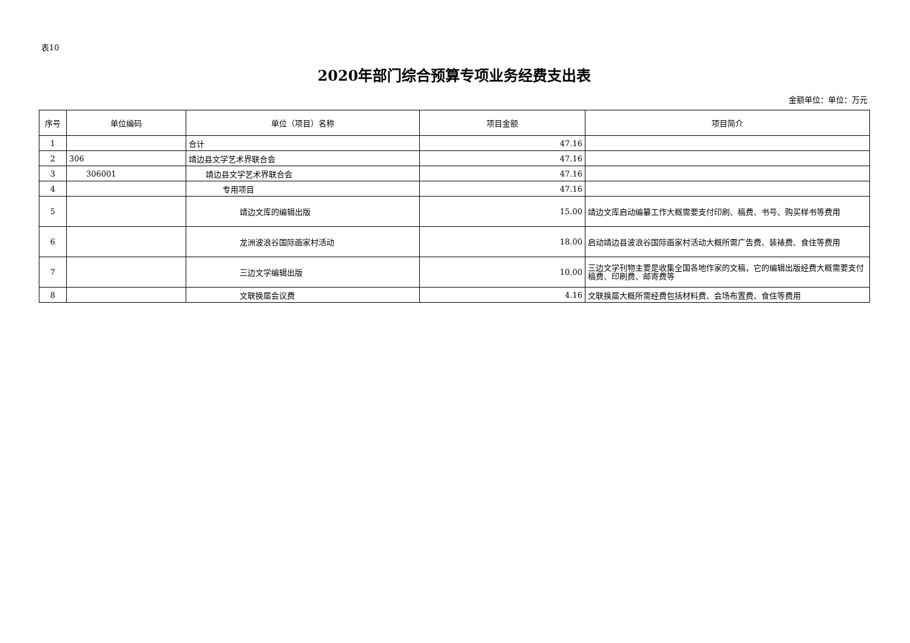表10
2020年部门综合预算专项业务经费支出表
金额单位：单位：万元
| 序号 | 单位编码 | 单位（项目）名称 | 项目金额 | 项目简介 |
| --- | --- | --- | --- | --- |
| 1 | | 合计 | 47.16 | |
| 2 | 306 | 靖边县文学艺术界联合会 | 47.16 | |
| 3 | 306001 | 靖边县文学艺术界联合会 | 47.16 | |
| 4 | | 专用项目 | 47.16 | |
| 5 | | 靖边文库的编辑出版 | 15.00 | 靖边文库启动编纂工作大概需要支付印刷、稿费、书号、购买样书等费用 |
| 6 | | 龙洲波浪谷国际画家村活动 | 18.00 | 启动靖边县波浪谷国际画家村活动大概所需广告费、装裱费、食住等费用 |
| 7 | | 三边文学编辑出版 | 10.00 | 三边文学刊物主要是收集全国各地作家的文稿，它的编辑出版经费大概需要支付稿费、印刷费、邮寄费等 |
| 8 | | 文联换届会议费 | 4.16 | 文联换届大概所需经费包括材料费、会场布置费、食住等费用 |